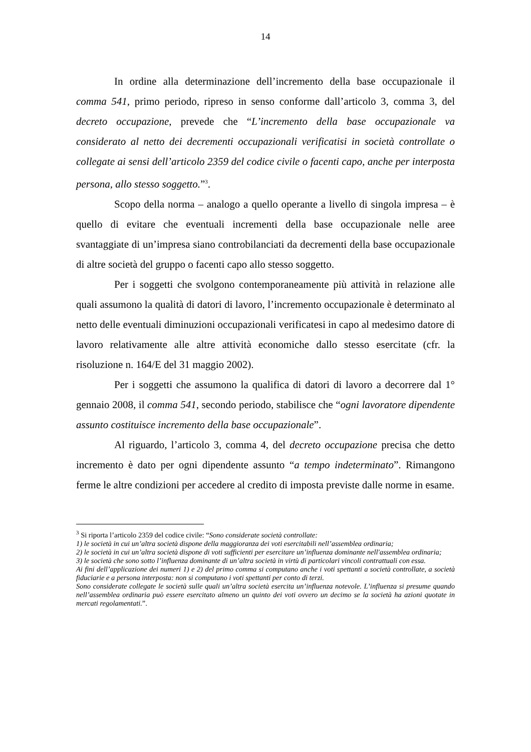14
In ordine alla determinazione dell’incremento della base occupazionale il comma 541, primo periodo, ripreso in senso conforme dall’articolo 3, comma 3, del decreto occupazione, prevede che “L’incremento della base occupazionale va considerato al netto dei decrementi occupazionali verificatisi in società controllate o collegate ai sensi dell’articolo 2359 del codice civile o facenti capo, anche per interposta persona, allo stesso soggetto.”<sup>3</sup>.
Scopo della norma – analogo a quello operante a livello di singola impresa – è quello di evitare che eventuali incrementi della base occupazionale nelle aree svantaggiate di un’impresa siano controbilanciati da decrementi della base occupazionale di altre società del gruppo o facenti capo allo stesso soggetto.
Per i soggetti che svolgono contemporaneamente più attività in relazione alle quali assumono la qualità di datori di lavoro, l’incremento occupazionale è determinato al netto delle eventuali diminuzioni occupazionali verificatesi in capo al medesimo datore di lavoro relativamente alle altre attività economiche dallo stesso esercitate (cfr. la risoluzione n. 164/E del 31 maggio 2002).
Per i soggetti che assumono la qualifica di datori di lavoro a decorrere dal 1° gennaio 2008, il comma 541, secondo periodo, stabilisce che “ogni lavoratore dipendente assunto costituisce incremento della base occupazionale”.
Al riguardo, l’articolo 3, comma 4, del decreto occupazione precisa che detto incremento è dato per ogni dipendente assunto “a tempo indeterminato”. Rimangono ferme le altre condizioni per accedere al credito di imposta previste dalle norme in esame.
<sup>3</sup> Si riporta l’articolo 2359 del codice civile: “Sono considerate società controllate:
1) le società in cui un’altra società dispone della maggioranza dei voti esercitabili nell’assemblea ordinaria;
2) le società in cui un’altra società dispone di voti sufficienti per esercitare un’influenza dominante nell'assemblea ordinaria;
3) le società che sono sotto l’influenza dominante di un’altra società in virtù di particolari vincoli contrattuali con essa.
Ai fini dell’applicazione dei numeri 1) e 2) del primo comma si computano anche i voti spettanti a società controllate, a società fiduciarie e a persona interposta: non si computano i voti spettanti per conto di terzi.
Sono considerate collegate le società sulle quali un’altra società esercita un’influenza notevole. L’influenza si presume quando nell’assemblea ordinaria può essere esercitato almeno un quinto dei voti ovvero un decimo se la società ha azioni quotate in mercati regolamentati.”.